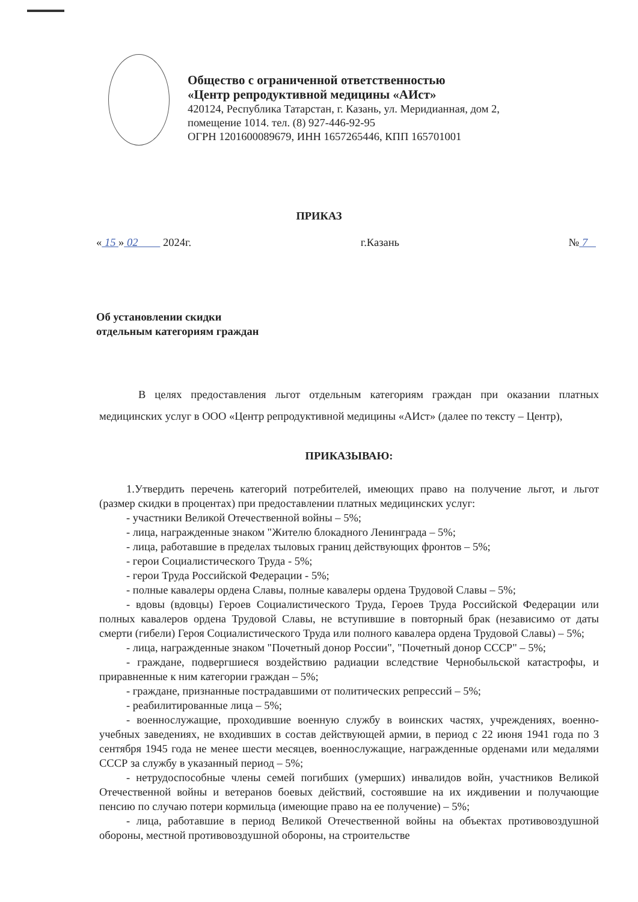Общество с ограниченной ответственностью
«Центр репродуктивной медицины «АИст»
420124, Республика Татарстан, г. Казань, ул. Меридианная, дом 2,
помещение 1014. тел. (8) 927-446-92-95
ОГРН 1201600089679, ИНН 1657265446, КПП 165701001
ПРИКАЗ
« 15 » 02 2024г. г.Казань № 7
Об установлении скидки
отдельным категориям граждан
В целях предоставления льгот отдельным категориям граждан при оказании платных медицинских услуг в ООО «Центр репродуктивной медицины «АИст» (далее по тексту – Центр),
ПРИКАЗЫВАЮ:
1.Утвердить перечень категорий потребителей, имеющих право на получение льгот, и льгот (размер скидки в процентах) при предоставлении платных медицинских услуг:
- участники Великой Отечественной войны – 5%;
- лица, награжденные знаком "Жителю блокадного Ленинграда – 5%;
- лица, работавшие в пределах тыловых границ действующих фронтов – 5%;
- герои Социалистического Труда - 5%;
- герои Труда Российской Федерации - 5%;
- полные кавалеры ордена Славы, полные кавалеры ордена Трудовой Славы – 5%;
- вдовы (вдовцы) Героев Социалистического Труда, Героев Труда Российской Федерации или полных кавалеров ордена Трудовой Славы, не вступившие в повторный брак (независимо от даты смерти (гибели) Героя Социалистического Труда или полного кавалера ордена Трудовой Славы) – 5%;
- лица, награжденные знаком "Почетный донор России", "Почетный донор СССР" – 5%;
- граждане, подвергшиеся воздействию радиации вследствие Чернобыльской катастрофы, и приравненные к ним категории граждан – 5%;
- граждане, признанные пострадавшими от политических репрессий – 5%;
- реабилитированные лица – 5%;
- военнослужащие, проходившие военную службу в воинских частях, учреждениях, военно-учебных заведениях, не входивших в состав действующей армии, в период с 22 июня 1941 года по 3 сентября 1945 года не менее шести месяцев, военнослужащие, награжденные орденами или медалями СССР за службу в указанный период – 5%;
- нетрудоспособные члены семей погибших (умерших) инвалидов войн, участников Великой Отечественной войны и ветеранов боевых действий, состоявшие на их иждивении и получающие пенсию по случаю потери кормильца (имеющие право на ее получение) – 5%;
- лица, работавшие в период Великой Отечественной войны на объектах противовоздушной обороны, местной противовоздушной обороны, на строительстве